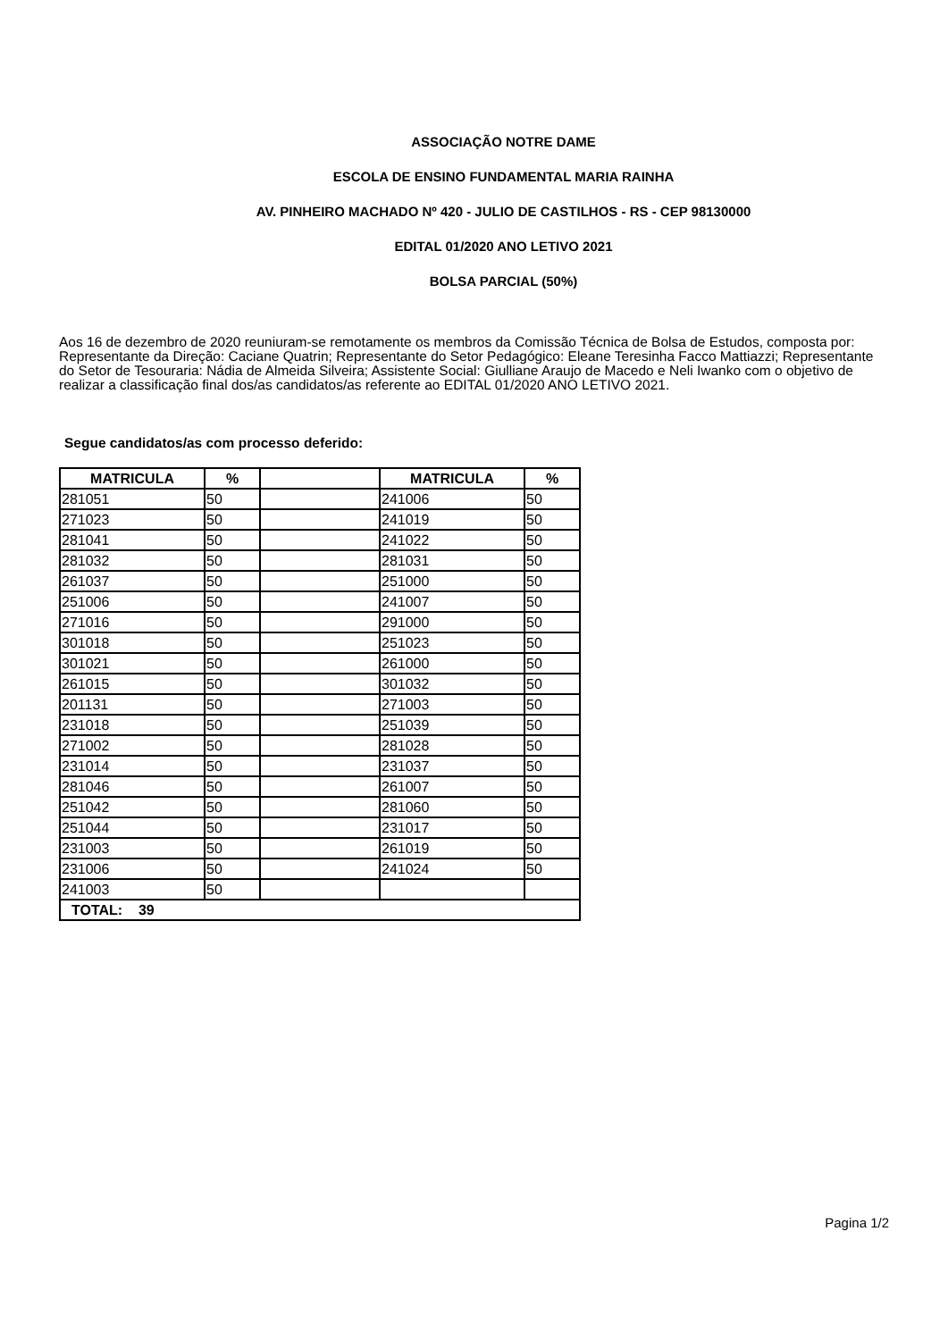ASSOCIAÇÃO NOTRE DAME
ESCOLA DE ENSINO FUNDAMENTAL MARIA RAINHA
AV. PINHEIRO MACHADO Nº 420 - JULIO DE CASTILHOS - RS - CEP 98130000
EDITAL 01/2020 ANO LETIVO 2021
BOLSA PARCIAL (50%)
Aos 16 de dezembro de 2020 reuniuram-se remotamente os membros da Comissão Técnica de Bolsa de Estudos, composta por: Representante da Direção: Caciane Quatrin; Representante do Setor Pedagógico: Eleane Teresinha Facco Mattiazzi; Representante do Setor de Tesouraria: Nádia de Almeida Silveira; Assistente Social: Giulliane Araujo de Macedo e Neli Iwanko com o objetivo de realizar a classificação final dos/as candidatos/as referente ao EDITAL 01/2020 ANO LETIVO 2021.
Segue candidatos/as com processo deferido:
| MATRICULA | % | | MATRICULA | % |
| --- | --- | --- | --- | --- |
| 281051 | 50 | | 241006 | 50 |
| 271023 | 50 | | 241019 | 50 |
| 281041 | 50 | | 241022 | 50 |
| 281032 | 50 | | 281031 | 50 |
| 261037 | 50 | | 251000 | 50 |
| 251006 | 50 | | 241007 | 50 |
| 271016 | 50 | | 291000 | 50 |
| 301018 | 50 | | 251023 | 50 |
| 301021 | 50 | | 261000 | 50 |
| 261015 | 50 | | 301032 | 50 |
| 201131 | 50 | | 271003 | 50 |
| 231018 | 50 | | 251039 | 50 |
| 271002 | 50 | | 281028 | 50 |
| 231014 | 50 | | 231037 | 50 |
| 281046 | 50 | | 261007 | 50 |
| 251042 | 50 | | 281060 | 50 |
| 251044 | 50 | | 231017 | 50 |
| 231003 | 50 | | 261019 | 50 |
| 231006 | 50 | | 241024 | 50 |
| 241003 | 50 | | | |
| TOTAL: 39 | | | | |
Pagina 1/2